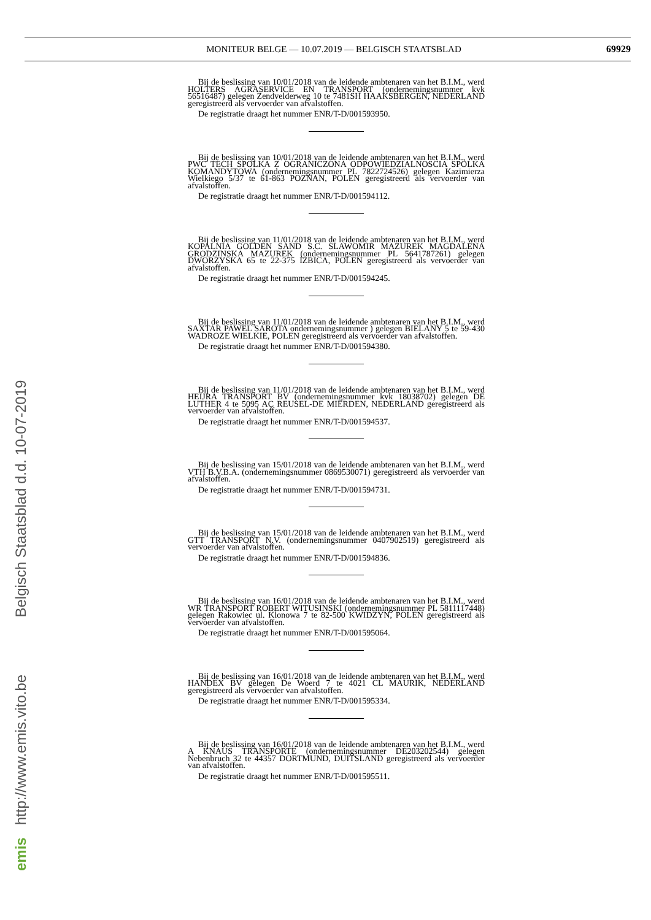MONITEUR BELGE — 10.07.2019 — BELGISCH STAATSBLAD 69929
Bij de beslissing van 10/01/2018 van de leidende ambtenaren van het B.I.M., werd HOLTERS AGRASERVICE EN TRANSPORT (ondernemingsnummer kvk 56516487) gelegen Zendvelderweg 10 te 7481SH HAAKSBERGEN, NEDERLAND geregistreerd als vervoerder van afvalstoffen.
De registratie draagt het nummer ENR/T-D/001593950.
Bij de beslissing van 10/01/2018 van de leidende ambtenaren van het B.I.M., werd PWC TECH SPOLKA Z OGRANICZONA ODPOWIEDZIALNOSCIA SPOLKA KOMANDYTOWA (ondernemingsnummer PL 7822724526) gelegen Kazimierza Wielkiego 5/37 te 61-863 POZNAN, POLEN geregistreerd als vervoerder van afvalstoffen.
De registratie draagt het nummer ENR/T-D/001594112.
Bij de beslissing van 11/01/2018 van de leidende ambtenaren van het B.I.M., werd KOPALNIA GOLDEN SAND S.C. SLAWOMIR MAZUREK MAGDALENA GRODZINSKA MAZUREK (ondernemingsnummer PL 5641787261) gelegen DWORZYSKA 65 te 22-375 IZBICA, POLEN geregistreerd als vervoerder van afvalstoffen.
De registratie draagt het nummer ENR/T-D/001594245.
Bij de beslissing van 11/01/2018 van de leidende ambtenaren van het B.I.M., werd SAXTAR PAWEL SAROTA ondernemingsnummer ) gelegen BIELANY 5 te 59-430 WADROZE WIELKIE, POLEN geregistreerd als vervoerder van afvalstoffen.
De registratie draagt het nummer ENR/T-D/001594380.
Bij de beslissing van 11/01/2018 van de leidende ambtenaren van het B.I.M., werd HEIJRA TRANSPORT BV (ondernemingsnummer kvk 18038702) gelegen DE LUTHER 4 te 5095 AC REUSEL-DE MIERDEN, NEDERLAND geregistreerd als vervoerder van afvalstoffen.
De registratie draagt het nummer ENR/T-D/001594537.
Bij de beslissing van 15/01/2018 van de leidende ambtenaren van het B.I.M., werd VTH B.V.B.A. (ondernemingsnummer 0869530071) geregistreerd als vervoerder van afvalstoffen.
De registratie draagt het nummer ENR/T-D/001594731.
Bij de beslissing van 15/01/2018 van de leidende ambtenaren van het B.I.M., werd GTT TRANSPORT N.V. (ondernemingsnummer 0407902519) geregistreerd als vervoerder van afvalstoffen.
De registratie draagt het nummer ENR/T-D/001594836.
Bij de beslissing van 16/01/2018 van de leidende ambtenaren van het B.I.M., werd WR TRANSPORT ROBERT WITUSINSKI (ondernemingsnummer PL 5811117448) gelegen Rakowiec ul. Klonowa 7 te 82-500 KWIDZYN, POLEN geregistreerd als vervoerder van afvalstoffen.
De registratie draagt het nummer ENR/T-D/001595064.
Bij de beslissing van 16/01/2018 van de leidende ambtenaren van het B.I.M., werd HANDEX BV gelegen De Woerd 7 te 4021 CL MAURIK, NEDERLAND geregistreerd als vervoerder van afvalstoffen.
De registratie draagt het nummer ENR/T-D/001595334.
Bij de beslissing van 16/01/2018 van de leidende ambtenaren van het B.I.M., werd A KNAUS TRANSPORTE (ondernemingsnummer DE203202544) gelegen Nebenbruch 32 te 44357 DORTMUND, DUITSLAND geregistreerd als vervoerder van afvalstoffen.
De registratie draagt het nummer ENR/T-D/001595511.
emis http://www.emis.vito.be Belgisch Staatsblad d.d. 10-07-2019